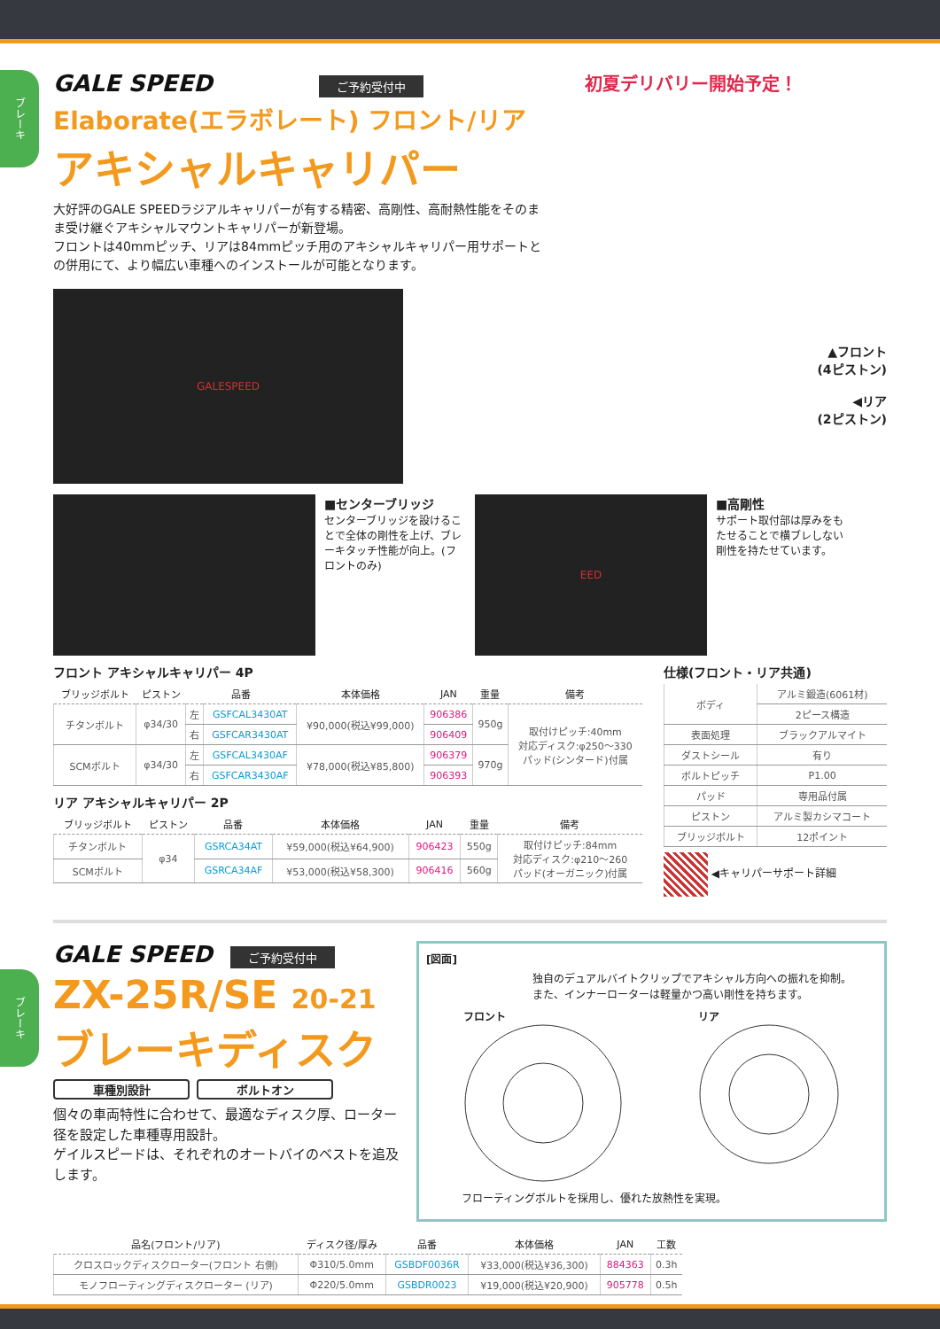ブレーキ
GALE SPEED ご予約受付中
Elaborate(エラボレート) フロント/リア
アキシャルキャリパー
大好評のGALE SPEEDラジアルキャリパーが有する精密、高剛性、高耐熱性能をそのまま受け継ぐアキシャルマウントキャリパーが新登場。
フロントは40mmピッチ、リアは84mmピッチ用のアキシャルキャリパー用サポートとの併用にて、より幅広い車種へのインストールが可能となります。
初夏デリバリー開始予定！
GALESPEED
▲フロント
(4ピストン)
◀リア
(2ピストン)
■センターブリッジ
センターブリッジを設けることで全体の剛性を上げ、ブレーキタッチ性能が向上。(フロントのみ)
EED
■高剛性
サポート取付部は厚みをもたせることで横ブレしない剛性を持たせています。
フロント アキシャルキャリパー 4P
| ブリッジボルト | ピストン | 品番 | | 本体価格 | JAN | 重量 | 備考 |
| --- | --- | --- | --- | --- | --- | --- | --- |
| チタンボルト | φ34/30 | 左 | GSFCAL3430AT | ¥90,000(税込¥99,000) | 906386 | 950g | 取付けピッチ:40mm 対応ディスク:φ250〜330 パッド(シンタード)付属 |
| | | 右 | GSFCAR3430AT | | 906409 | | |
| SCMボルト | φ34/30 | 左 | GSFCAL3430AF | ¥78,000(税込¥85,800) | 906379 | 970g | |
| | | 右 | GSFCAR3430AF | | 906393 | | |
リア アキシャルキャリパー 2P
| ブリッジボルト | ピストン | 品番 | 本体価格 | JAN | 重量 | 備考 |
| --- | --- | --- | --- | --- | --- | --- |
| チタンボルト | φ34 | GSRCA34AT | ¥59,000(税込¥64,900) | 906423 | 550g | 取付けピッチ:84mm 対応ディスク:φ210〜260 パッド(オーガニック)付属 |
| SCMボルト | | GSRCA34AF | ¥53,000(税込¥58,300) | 906416 | 560g | |
仕様(フロント・リア共通)
| ボディ | アルミ鍛造(6061材) |
| | 2ピース構造 |
| 表面処理 | ブラックアルマイト |
| ダストシール | 有り |
| ボルトピッチ | P1.00 |
| パッド | 専用品付属 |
| ピストン | アルミ製カシマコート |
| ブリッジボルト | 12ポイント |
◀キャリパーサポート詳細
ブレーキ
GALE SPEED ご予約受付中
ZX-25R/SE 20-21
ブレーキディスク
車種別設計 ボルトオン
個々の車両特性に合わせて、最適なディスク厚、ローター径を設定した車種専用設計。
ゲイルスピードは、それぞれのオートバイのベストを追及します。
[図面]
独自のデュアルバイトクリップでアキシャル方向への振れを抑制。
また、インナーローターは軽量かつ高い剛性を持ちます。
フロント
リア
フローティングボルトを採用し、優れた放熱性を実現。
| 品名(フロント/リア) | ディスク径/厚み | 品番 | 本体価格 | JAN | 工数 |
| --- | --- | --- | --- | --- | --- |
| クロスロックディスクローター(フロント 右側) | Φ310/5.0mm | GSBDF0036R | ¥33,000(税込¥36,300) | 884363 | 0.3h |
| モノフローティングディスクローター (リア) | Φ220/5.0mm | GSBDR0023 | ¥19,000(税込¥20,900) | 905778 | 0.5h |